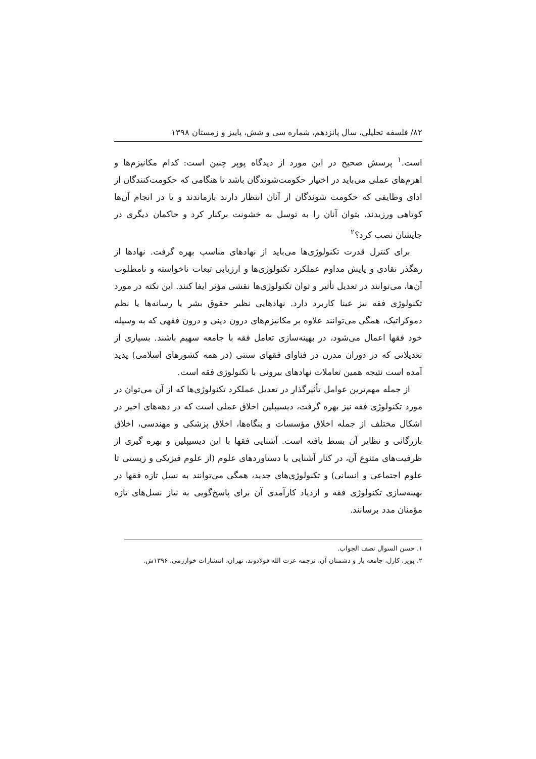۸۲/ فلسفه تحلیلی، سال پانزدهم، شماره سی و شش، پاییز و زمستان ۱۳۹۸
است.<sup>۱</sup> پرسش صحیح در این مورد از دیدگاه پوپر چنین است: کدام مکانیزم‌ها و اهرم‌های عملی می‌باید در اختیار حکومت‌شوندگان باشد تا هنگامی که حکومت‌کنندگان از ادای وظایفی که حکومت شوندگان از آنان انتظار دارند بازماندند و یا در انجام آن‌ها کوتاهی ورزیدند، بتوان آنان را به توسل به خشونت برکنار کرد و حاکمان دیگری در جایشان نصب کرد؟<sup>۲</sup>
برای کنترل قدرت تکنولوژی‌ها می‌باید از نهادهای مناسب بهره گرفت. نهادها از رهگذر نقادی و پایش مداوم عملکرد تکنولوژی‌ها و ارزیابی تبعات ناخواسته و نامطلوب آن‌ها، می‌توانند در تعدیل تأثیر و توان تکنولوژی‌ها نقشی مؤثر ایفا کنند. این نکته در مورد تکنولوژی فقه نیز عینا کاربرد دارد. نهادهایی نظیر حقوق بشر یا رسانه‌ها یا نظم دموکراتیک، همگی می‌توانند علاوه بر مکانیزم‌های درون دینی و درون فقهی که به وسیله خود فقها اعمال می‌شود، در بهینه‌سازی تعامل فقه با جامعه سهیم باشند. بسیاری از تعدیلاتی که در دوران مدرن در فتاوای فقهای سنتی (در همه کشورهای اسلامی) پدید آمده است نتیجه همین تعاملات نهادهای بیرونی با تکنولوژی فقه است.
از جمله مهم‌ترین عوامل تأثیرگذار در تعدیل عملکرد تکنولوژی‌ها که از آن می‌توان در مورد تکنولوژی فقه نیز بهره گرفت، دیسیپلین اخلاق عملی است که در دهه‌های اخیر در اشکال مختلف از جمله اخلاق مؤسسات و بنگاه‌ها، اخلاق پزشکی و مهندسی، اخلاق بازرگانی و نظایر آن بسط یافته است. آشنایی فقها با این دیسیپلین و بهره گیری از ظرفیت‌های متنوع آن، در کنار آشنایی با دستاوردهای علوم (از علوم فیزیکی و زیستی تا علوم اجتماعی و انسانی) و تکنولوژی‌های جدید، همگی می‌توانند به نسل تازه فقها در بهینه‌سازی تکنولوژی فقه و ازدیاد کارآمدی آن برای پاسخ‌گویی به نیاز نسل‌های تازه مؤمنان مدد برسانند.
۱. حسن السوال نصف الجواب.
۲. پوپر، کارل، جامعه باز و دشمنان آن، ترجمه عزت الله فولادوند، تهران، انتشارات خوارزمی، ۱۳۹۶ش.